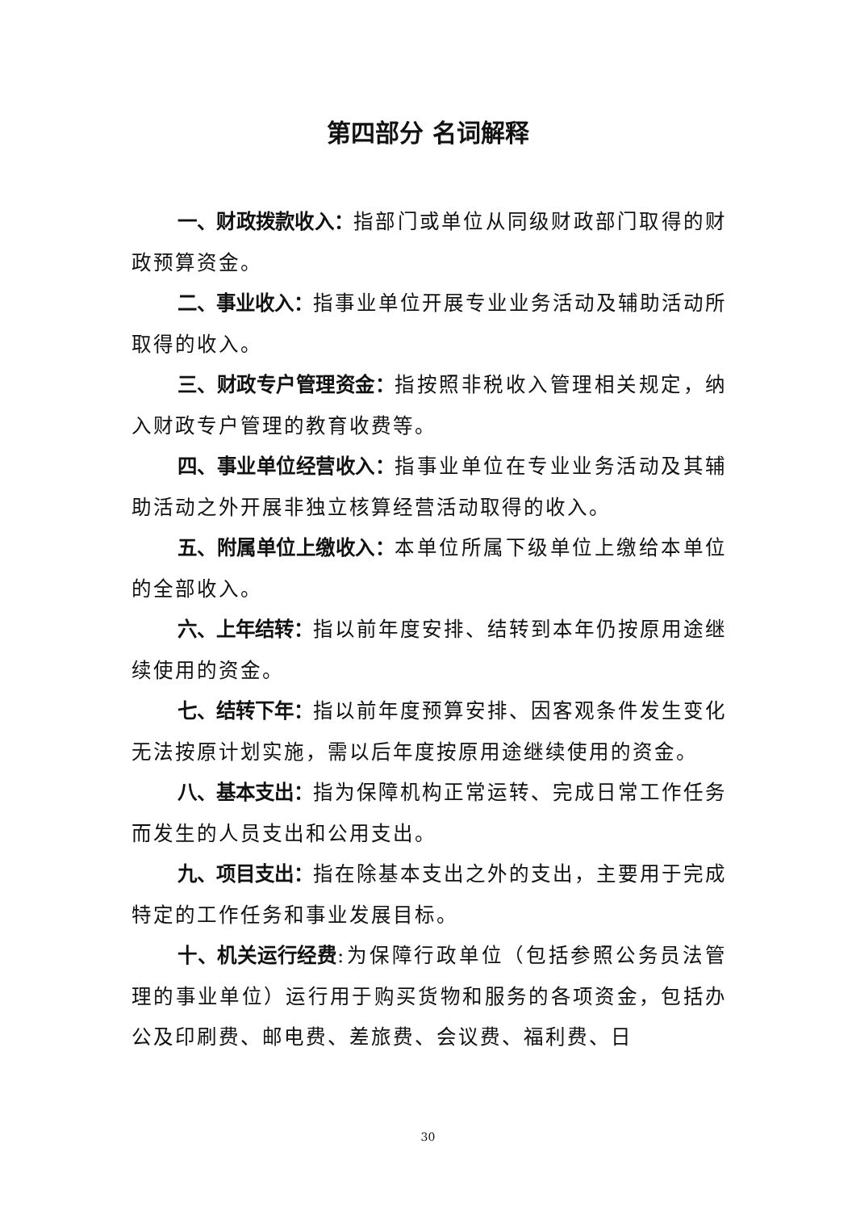第四部分 名词解释
一、财政拨款收入：指部门或单位从同级财政部门取得的财政预算资金。
二、事业收入：指事业单位开展专业业务活动及辅助活动所取得的收入。
三、财政专户管理资金：指按照非税收入管理相关规定，纳入财政专户管理的教育收费等。
四、事业单位经营收入：指事业单位在专业业务活动及其辅助活动之外开展非独立核算经营活动取得的收入。
五、附属单位上缴收入：本单位所属下级单位上缴给本单位的全部收入。
六、上年结转：指以前年度安排、结转到本年仍按原用途继续使用的资金。
七、结转下年：指以前年度预算安排、因客观条件发生变化无法按原计划实施，需以后年度按原用途继续使用的资金。
八、基本支出：指为保障机构正常运转、完成日常工作任务而发生的人员支出和公用支出。
九、项目支出：指在除基本支出之外的支出，主要用于完成特定的工作任务和事业发展目标。
十、机关运行经费:为保障行政单位（包括参照公务员法管理的事业单位）运行用于购买货物和服务的各项资金，包括办公及印刷费、邮电费、差旅费、会议费、福利费、日
30